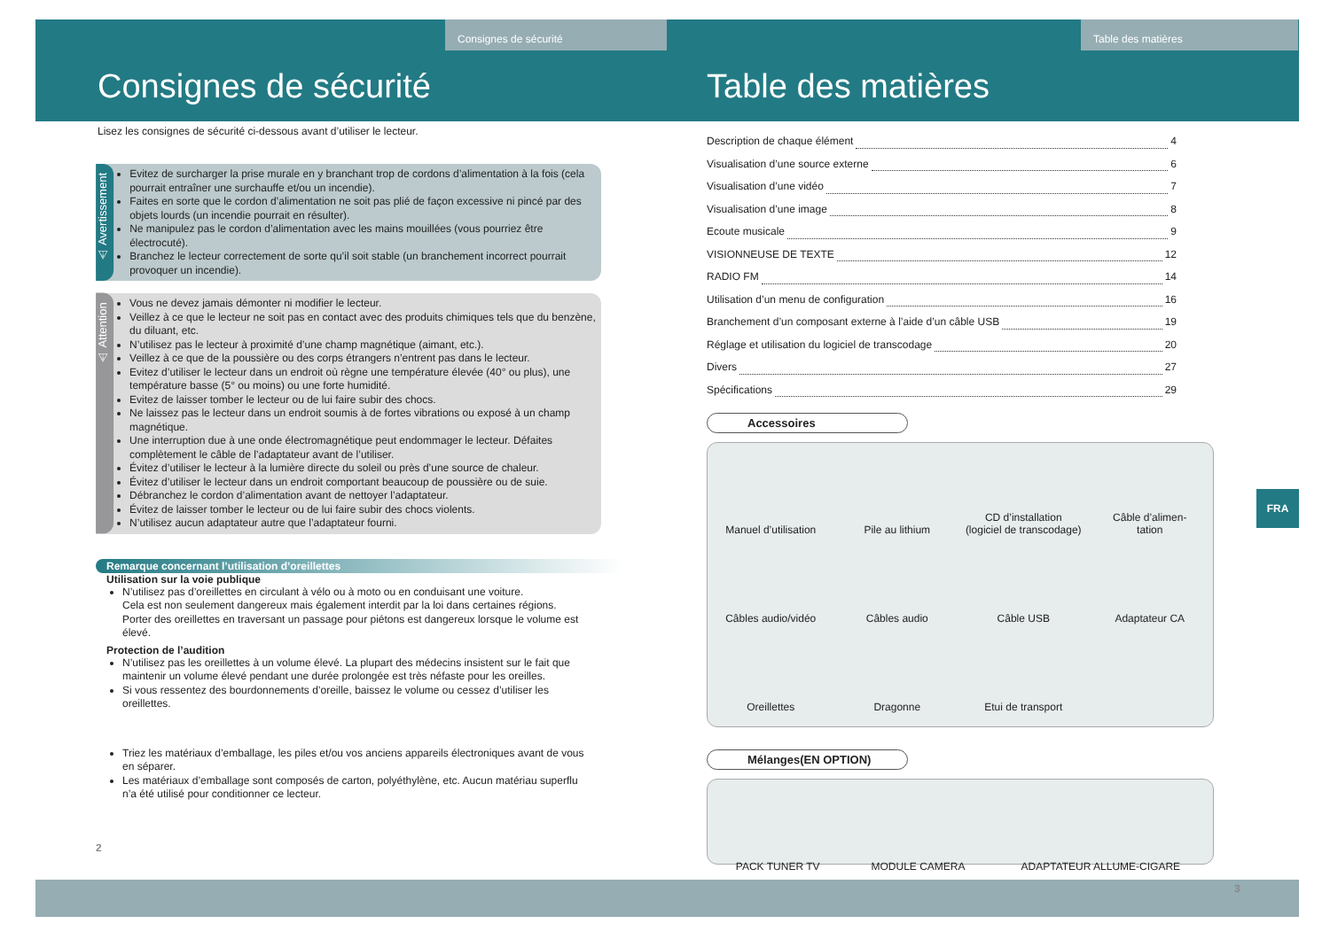Consignes de sécurité
Consignes de sécurité
Lisez les consignes de sécurité ci-dessous avant d’utiliser le lecteur.
⚠ Avertissement
Evitez de surcharger la prise murale en y branchant trop de cordons d’alimentation à la fois (cela pourrait entraîner une surchauffe et/ou un incendie).
Faites en sorte que le cordon d’alimentation ne soit pas plié de façon excessive ni pincé par des objets lourds (un incendie pourrait en résulter).
Ne manipulez pas le cordon d’alimentation avec les mains mouillées (vous pourriez être électrocuté).
Branchez le lecteur correctement de sorte qu’il soit stable (un branchement incorrect pourrait provoquer un incendie).
⚠ Attention
Vous ne devez jamais démonter ni modifier le lecteur.
Veillez à ce que le lecteur ne soit pas en contact avec des produits chimiques tels que du benzène, du diluant, etc.
N’utilisez pas le lecteur à proximité d’une champ magnétique (aimant, etc.).
Veillez à ce que de la poussière ou des corps étrangers n’entrent pas dans le lecteur.
Evitez d’utiliser le lecteur dans un endroit où règne une température élevée (40° ou plus), une température basse (5° ou moins) ou une forte humidité.
Evitez de laisser tomber le lecteur ou de lui faire subir des chocs.
Ne laissez pas le lecteur dans un endroit soumis à de fortes vibrations ou exposé à un champ magnétique.
Une interruption due à une onde électromagnétique peut endommager le lecteur. Défaites complètement le câble de l’adaptateur avant de l’utiliser.
Évitez d’utiliser le lecteur à la lumière directe du soleil ou près d’une source de chaleur.
Évitez d’utiliser le lecteur dans un endroit comportant beaucoup de poussière ou de suie.
Débranchez le cordon d’alimentation avant de nettoyer l’adaptateur.
Évitez de laisser tomber le lecteur ou de lui faire subir des chocs violents.
N’utilisez aucun adaptateur autre que l’adaptateur fourni.
Remarque concernant l’utilisation d’oreillettes
Utilisation sur la voie publique
N’utilisez pas d’oreillettes en circulant à vélo ou à moto ou en conduisant une voiture.
Cela est non seulement dangereux mais également interdit par la loi dans certaines régions.
Porter des oreillettes en traversant un passage pour piétons est dangereux lorsque le volume est élevé.
Protection de l’audition
N’utilisez pas les oreillettes à un volume élevé. La plupart des médecins insistent sur le fait que maintenir un volume élevé pendant une durée prolongée est très néfaste pour les oreilles.
Si vous ressentez des bourdonnements d’oreille, baissez le volume ou cessez d’utiliser les oreillettes.
Triez les matériaux d’emballage, les piles et/ou vos anciens appareils électroniques avant de vous en séparer.
Les matériaux d’emballage sont composés de carton, polyéthylène, etc. Aucun matériau superflu n’a été utilisé pour conditionner ce lecteur.
2
Table des matières
Table des matières
Description de chaque élément 4
Visualisation d’une source externe 6
Visualisation d’une vidéo 7
Visualisation d’une image 8
Ecoute musicale 9
VISIONNEUSE DE TEXTE 12
RADIO FM 14
Utilisation d’un menu de configuration 16
Branchement d’un composant externe à l’aide d’un câble USB 19
Réglage et utilisation du logiciel de transcodage 20
Divers 27
Spécifications 29
Accessoires
Manuel d’utilisation
Pile au lithium
CD d’installation
(logiciel de transcodage)
Câble d’alimen-
tation
Câbles audio/vidéo
Câbles audio
Câble USB
Adaptateur CA
Oreillettes
Dragonne
Etui de transport
Mélanges(EN OPTION)
PACK TUNER TV
MODULE CAMERA
ADAPTATEUR ALLUME-CIGARE
3
FRA